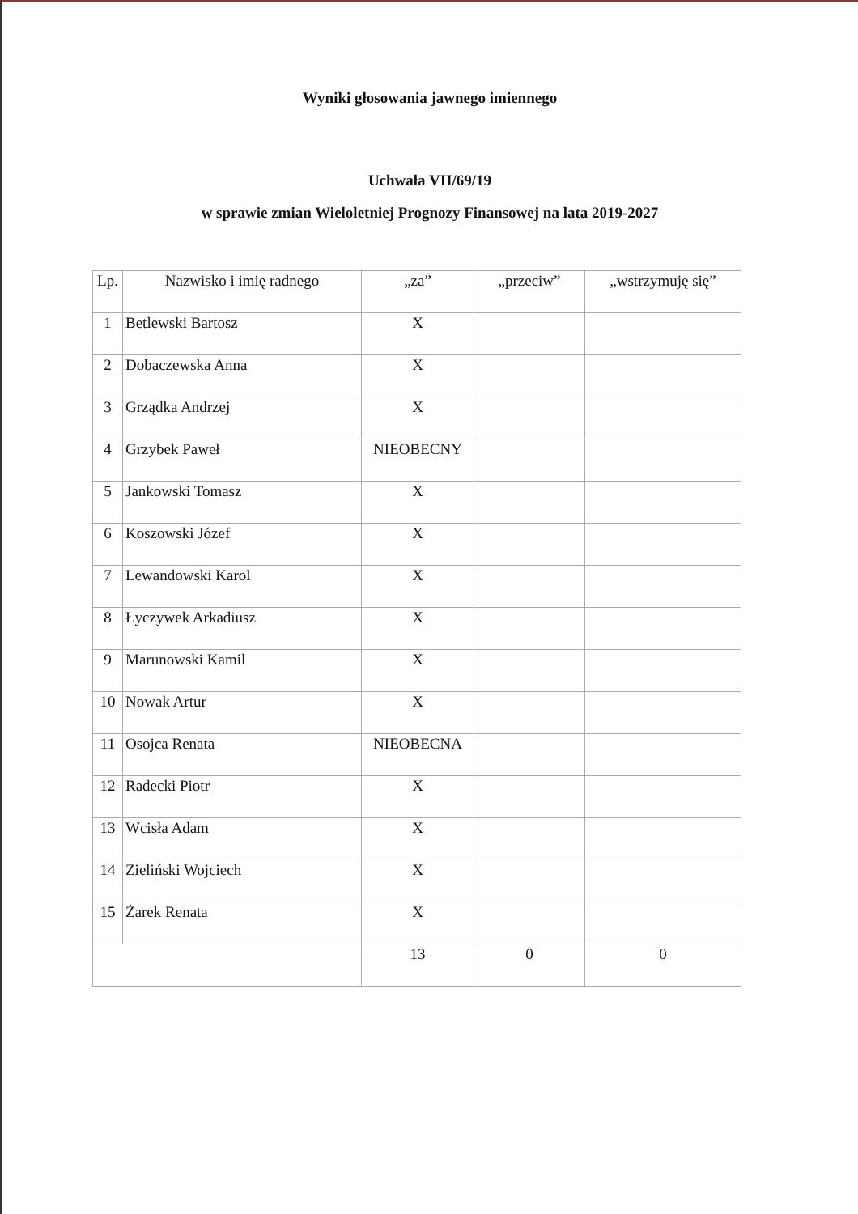Wyniki głosowania jawnego imiennego
Uchwała VII/69/19
w sprawie zmian Wieloletniej Prognozy Finansowej na lata 2019-2027
| Lp. | Nazwisko i imię radnego | „za” | „przeciw” | „wstrzymuję się” |
| --- | --- | --- | --- | --- |
| 1 | Betlewski Bartosz | X | | |
| 2 | Dobaczewska Anna | X | | |
| 3 | Grządka Andrzej | X | | |
| 4 | Grzybek Paweł | NIEOBECNY | | |
| 5 | Jankowski Tomasz | X | | |
| 6 | Koszowski Józef | X | | |
| 7 | Lewandowski Karol | X | | |
| 8 | Łyczywek Arkadiusz | X | | |
| 9 | Marunowski Kamil | X | | |
| 10 | Nowak Artur | X | | |
| 11 | Osojca Renata | NIEOBECNA | | |
| 12 | Radecki Piotr | X | | |
| 13 | Wcisła Adam | X | | |
| 14 | Zieliński Wojciech | X | | |
| 15 | Żarek Renata | X | | |
| | | 13 | 0 | 0 |